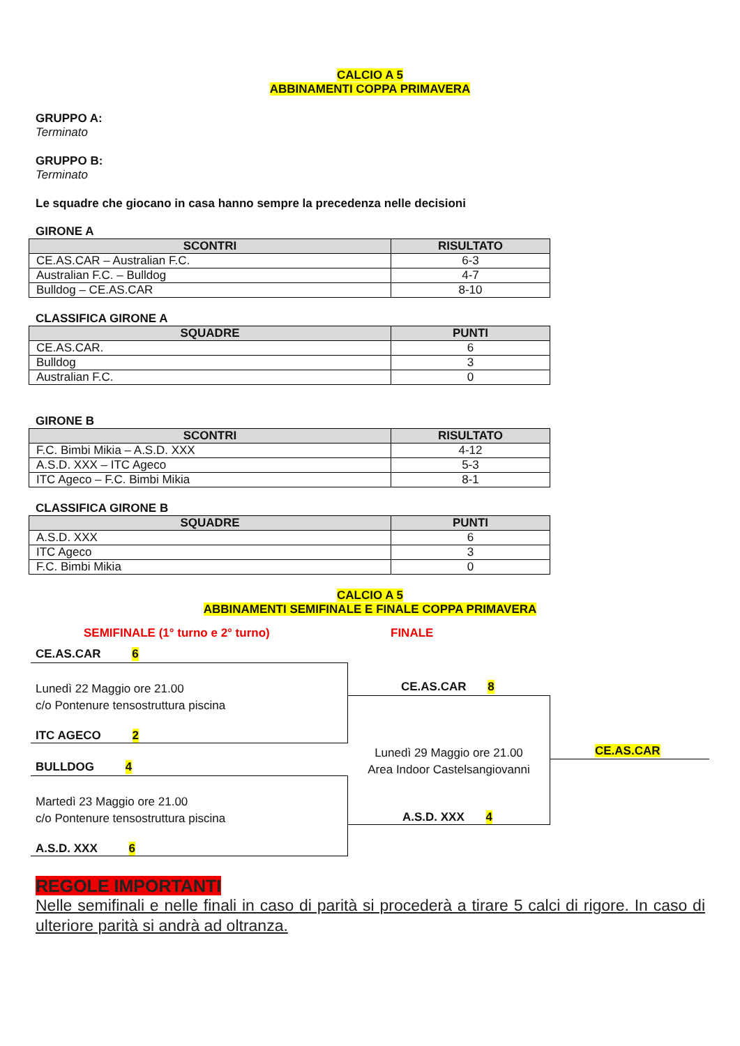CALCIO A 5
ABBINAMENTI COPPA PRIMAVERA
GRUPPO A:
Terminato
GRUPPO B:
Terminato
Le squadre che giocano in casa hanno sempre la precedenza nelle decisioni
GIRONE A
| SCONTRI | RISULTATO |
| --- | --- |
| CE.AS.CAR – Australian F.C. | 6-3 |
| Australian F.C. – Bulldog | 4-7 |
| Bulldog – CE.AS.CAR | 8-10 |
CLASSIFICA GIRONE A
| SQUADRE | PUNTI |
| --- | --- |
| CE.AS.CAR. | 6 |
| Bulldog | 3 |
| Australian F.C. | 0 |
GIRONE B
| SCONTRI | RISULTATO |
| --- | --- |
| F.C. Bimbi Mikia – A.S.D. XXX | 4-12 |
| A.S.D. XXX – ITC Ageco | 5-3 |
| ITC Ageco – F.C. Bimbi Mikia | 8-1 |
CLASSIFICA GIRONE B
| SQUADRE | PUNTI |
| --- | --- |
| A.S.D. XXX | 6 |
| ITC Ageco | 3 |
| F.C. Bimbi Mikia | 0 |
CALCIO A 5
ABBINAMENTI SEMIFINALE E FINALE COPPA PRIMAVERA
SEMIFINALE (1° turno e 2° turno) FINALE
CE.AS.CAR 6
Lunedì 22 Maggio ore 21.00
c/o Pontenure tensostruttura piscina
ITC AGECO 2
BULLDOG 4
Martedì 23 Maggio ore 21.00
c/o Pontenure tensostruttura piscina
A.S.D. XXX 6
CE.AS.CAR 8
Lunedì 29 Maggio ore 21.00
Area Indoor Castelsangiovanni
A.S.D. XXX 4
CE.AS.CAR
REGOLE IMPORTANTI
Nelle semifinali e nelle finali in caso di parità si procederà a tirare 5 calci di rigore. In caso di ulteriore parità si andrà ad oltranza.